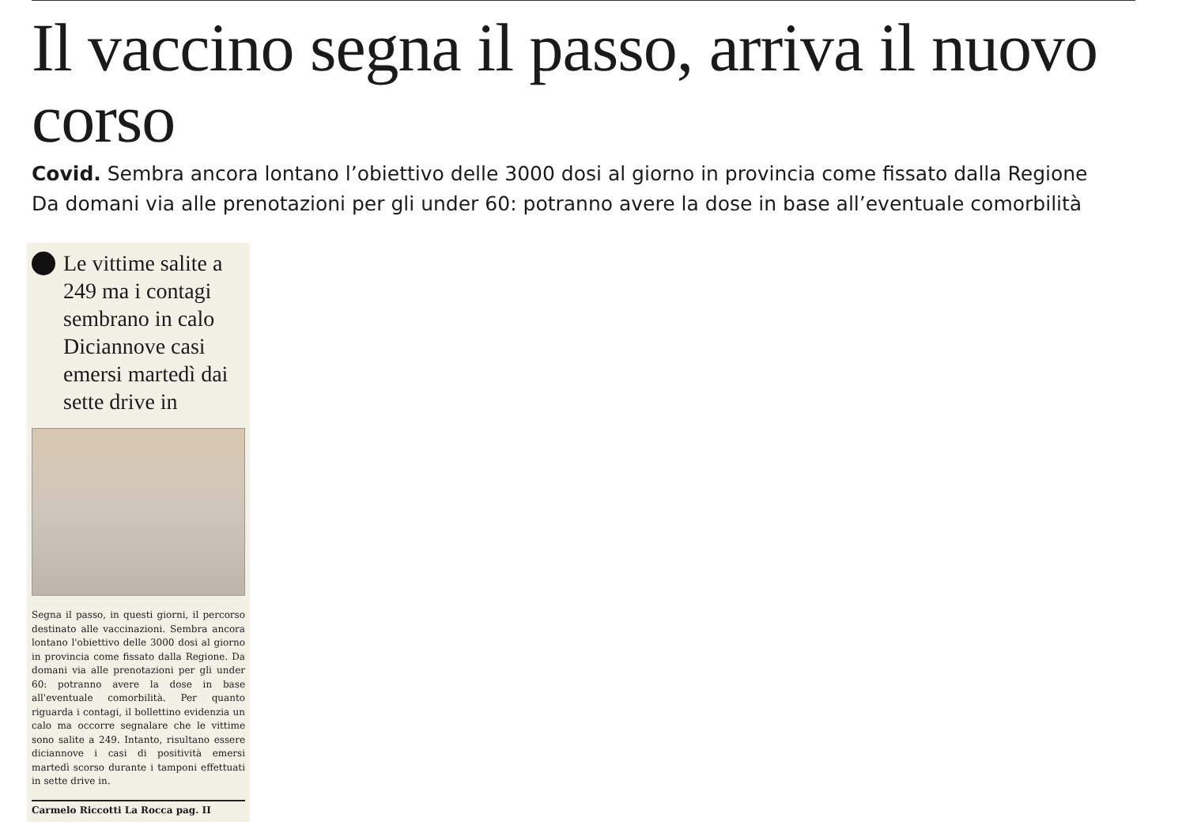Il vaccino segna il passo, arriva il nuovo corso
Covid. Sembra ancora lontano l’obiettivo delle 3000 dosi al giorno in provincia come fissato dalla Regione
Da domani via alle prenotazioni per gli under 60: potranno avere la dose in base all’eventuale comorbilità
Le vittime salite a 249 ma i contagi sembrano in calo Diciannove casi emersi martedì dai sette drive in
Segna il passo, in questi giorni, il percorso destinato alle vaccinazioni. Sembra ancora lontano l'obiettivo delle 3000 dosi al giorno in provincia come fissato dalla Regione. Da domani via alle prenotazioni per gli under 60: potranno avere la dose in base all'eventuale comorbilità. Per quanto riguarda i contagi, il bollettino evidenzia un calo ma occorre segnalare che le vittime sono salite a 249. Intanto, risultano essere diciannove i casi di positività emersi martedì scorso durante i tamponi effettuati in sette drive in.
Carmelo Riccotti La Rocca pag. II